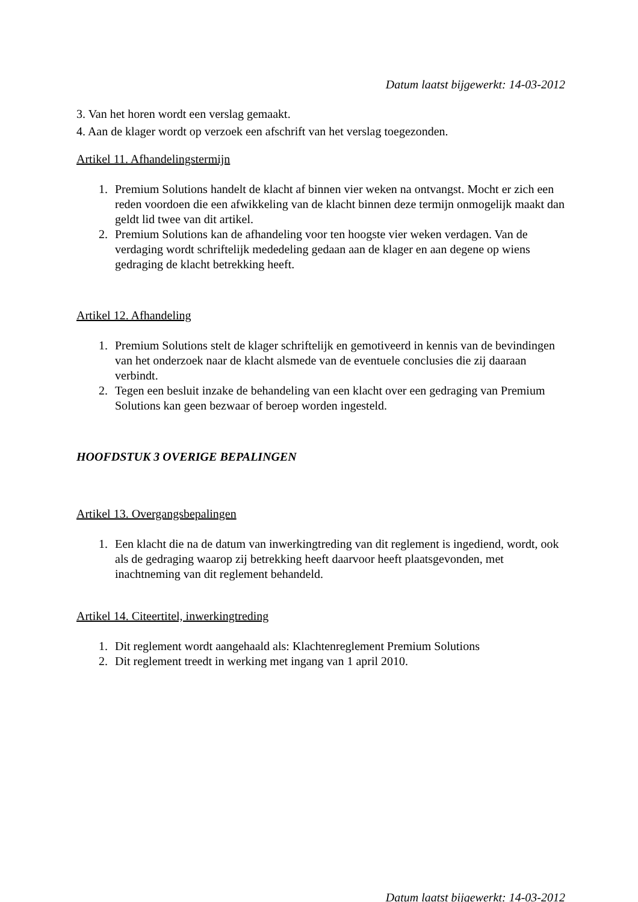Datum laatst bijgewerkt: 14-03-2012
3. Van het horen wordt een verslag gemaakt.
4. Aan de klager wordt op verzoek een afschrift van het verslag toegezonden.
Artikel 11. Afhandelingstermijn
1. Premium Solutions handelt de klacht af binnen vier weken na ontvangst. Mocht er zich een reden voordoen die een afwikkeling van de klacht binnen deze termijn onmogelijk maakt dan geldt lid twee van dit artikel.
2. Premium Solutions kan de afhandeling voor ten hoogste vier weken verdagen. Van de verdaging wordt schriftelijk mededeling gedaan aan de klager en aan degene op wiens gedraging de klacht betrekking heeft.
Artikel 12. Afhandeling
1. Premium Solutions stelt de klager schriftelijk en gemotiveerd in kennis van de bevindingen van het onderzoek naar de klacht alsmede van de eventuele conclusies die zij daaraan verbindt.
2. Tegen een besluit inzake de behandeling van een klacht over een gedraging van Premium Solutions kan geen bezwaar of beroep worden ingesteld.
HOOFDSTUK 3 OVERIGE BEPALINGEN
Artikel 13. Overgangsbepalingen
1. Een klacht die na de datum van inwerkingtreding van dit reglement is ingediend, wordt, ook als de gedraging waarop zij betrekking heeft daarvoor heeft plaatsgevonden, met inachtneming van dit reglement behandeld.
Artikel 14. Citeertitel, inwerkingtreding
1. Dit reglement wordt aangehaald als: Klachtenreglement Premium Solutions
2. Dit reglement treedt in werking met ingang van 1 april 2010.
Datum laatst bijgewerkt: 14-03-2012